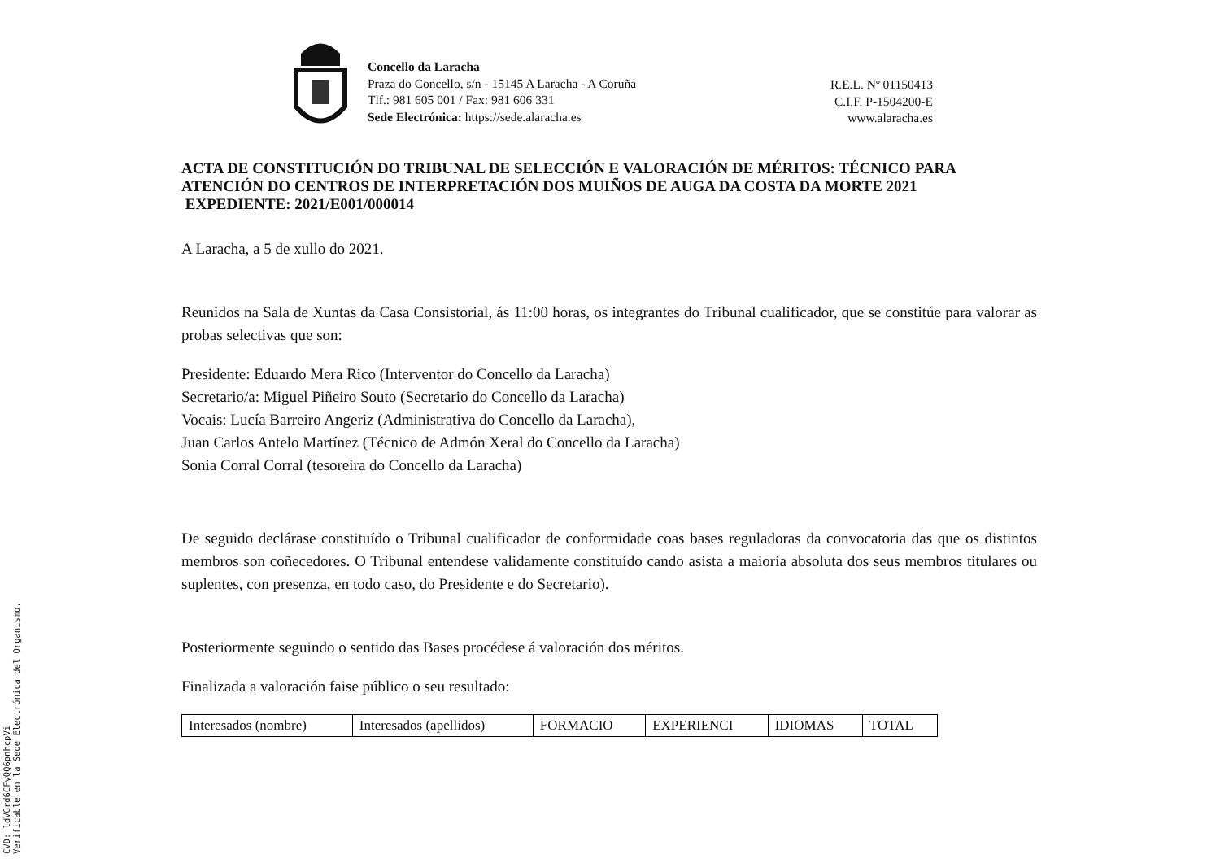Concello da Laracha
Praza do Concello, s/n - 15145 A Laracha - A Coruña
Tlf.: 981 605 001 / Fax: 981 606 331
Sede Electrónica: https://sede.alaracha.es
R.E.L. Nº 01150413
C.I.F. P-1504200-E
www.alaracha.es
ACTA DE CONSTITUCIÓN DO TRIBUNAL DE SELECCIÓN E VALORACIÓN DE MÉRITOS: TÉCNICO PARA ATENCIÓN DO CENTROS DE INTERPRETACIÓN DOS MUIÑOS DE AUGA DA COSTA DA MORTE 2021
EXPEDIENTE: 2021/E001/000014
A Laracha, a 5 de xullo do 2021.
Reunidos na Sala de Xuntas da Casa Consistorial, ás 11:00 horas, os integrantes do Tribunal cualificador, que se constitúe para valorar as probas selectivas que son:
Presidente: Eduardo Mera Rico (Interventor do Concello da Laracha)
Secretario/a: Miguel Piñeiro Souto (Secretario do Concello da Laracha)
Vocais: Lucía Barreiro Angeriz (Administrativa do Concello da Laracha),
Juan Carlos Antelo Martínez (Técnico de Admón Xeral do Concello da Laracha)
Sonia Corral Corral (tesoreira do Concello da Laracha)
De seguido declárase constituído o Tribunal cualificador de conformidade coas bases reguladoras da convocatoria das que os distintos membros son coñecedores. O Tribunal entendese validamente constituído cando asista a maioría absoluta dos seus membros titulares ou suplentes, con presenza, en todo caso, do Presidente e do Secretario).
Posteriormente seguindo o sentido das Bases procédese á valoración dos méritos.
Finalizada a valoración faise público o seu resultado:
| Interesados (nombre) | Interesados (apellidos) | FORMACIO | EXPERIENCI | IDIOMAS | TOTAL |
CVD: ldVGrd6CFyQQ6pnhcpVi
Verificable en la Sede Electrónica del Organismo.